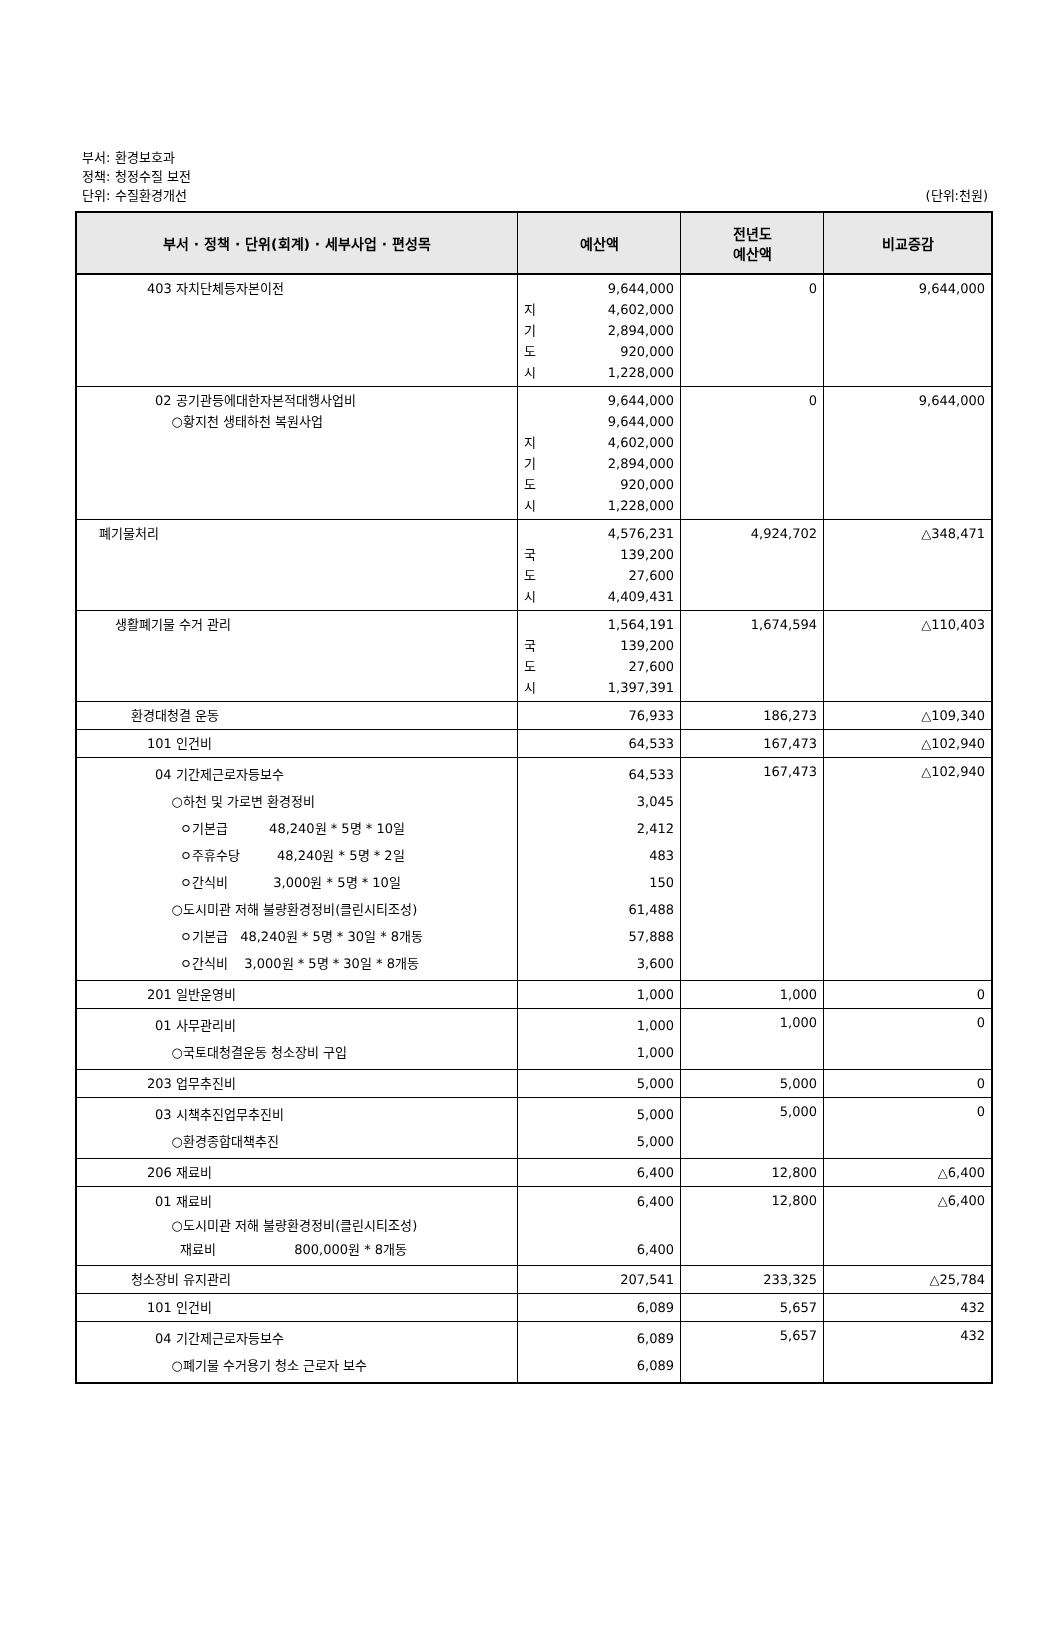부서: 환경보호과
정책: 청정수질 보전
단위: 수질환경개선
(단위:천원)
| 부서 · 정책 · 단위(회계) · 세부사업 · 편성목 | 예산액 | 전년도 예산액 | 비교증감 |
| --- | --- | --- | --- |
| 403 자치단체등자본이전 | 9,644,000 지 4,602,000 기 2,894,000 도 920,000 시 1,228,000 | 0 | 9,644,000 |
| 02 공기관등에대한자본적대행사업비 ○황지천 생태하천 복원사업 | 9,644,000 9,644,000 지 4,602,000 기 2,894,000 도 920,000 시 1,228,000 | 0 | 9,644,000 |
| 폐기물처리 | 4,576,231 국 139,200 도 27,600 시 4,409,431 | 4,924,702 | △348,471 |
| 생활폐기물 수거 관리 | 1,564,191 국 139,200 도 27,600 시 1,397,391 | 1,674,594 | △110,403 |
| 환경대청결 운동 | 76,933 | 186,273 | △109,340 |
| 101 인건비 | 64,533 | 167,473 | △102,940 |
| 04 기간제근로자등보수 ○하천 및 가로변 환경정비 ㅇ기본급 48,240원 * 5명 * 10일 ㅇ주휴수당 48,240원 * 5명 * 2일 ㅇ간식비 3,000원 * 5명 * 10일 ○도시미관 저해 불량환경정비(클린시티조성) ㅇ기본급 48,240원 * 5명 * 30일 * 8개동 ㅇ간식비 3,000원 * 5명 * 30일 * 8개동 | 64,533 3,045 2,412 483 150 61,488 57,888 3,600 | 167,473 | △102,940 |
| 201 일반운영비 | 1,000 | 1,000 | 0 |
| 01 사무관리비 ○국토대청결운동 청소장비 구입 | 1,000 1,000 | 1,000 | 0 |
| 203 업무추진비 | 5,000 | 5,000 | 0 |
| 03 시책추진업무추진비 ○환경종합대책추진 | 5,000 5,000 | 5,000 | 0 |
| 206 재료비 | 6,400 | 12,800 | △6,400 |
| 01 재료비 ○도시미관 저해 불량환경정비(클린시티조성) 재료비 800,000원 * 8개동 | 6,400 6,400 | 12,800 | △6,400 |
| 청소장비 유지관리 | 207,541 | 233,325 | △25,784 |
| 101 인건비 | 6,089 | 5,657 | 432 |
| 04 기간제근로자등보수 ○폐기물 수거용기 청소 근로자 보수 | 6,089 6,089 | 5,657 | 432 |